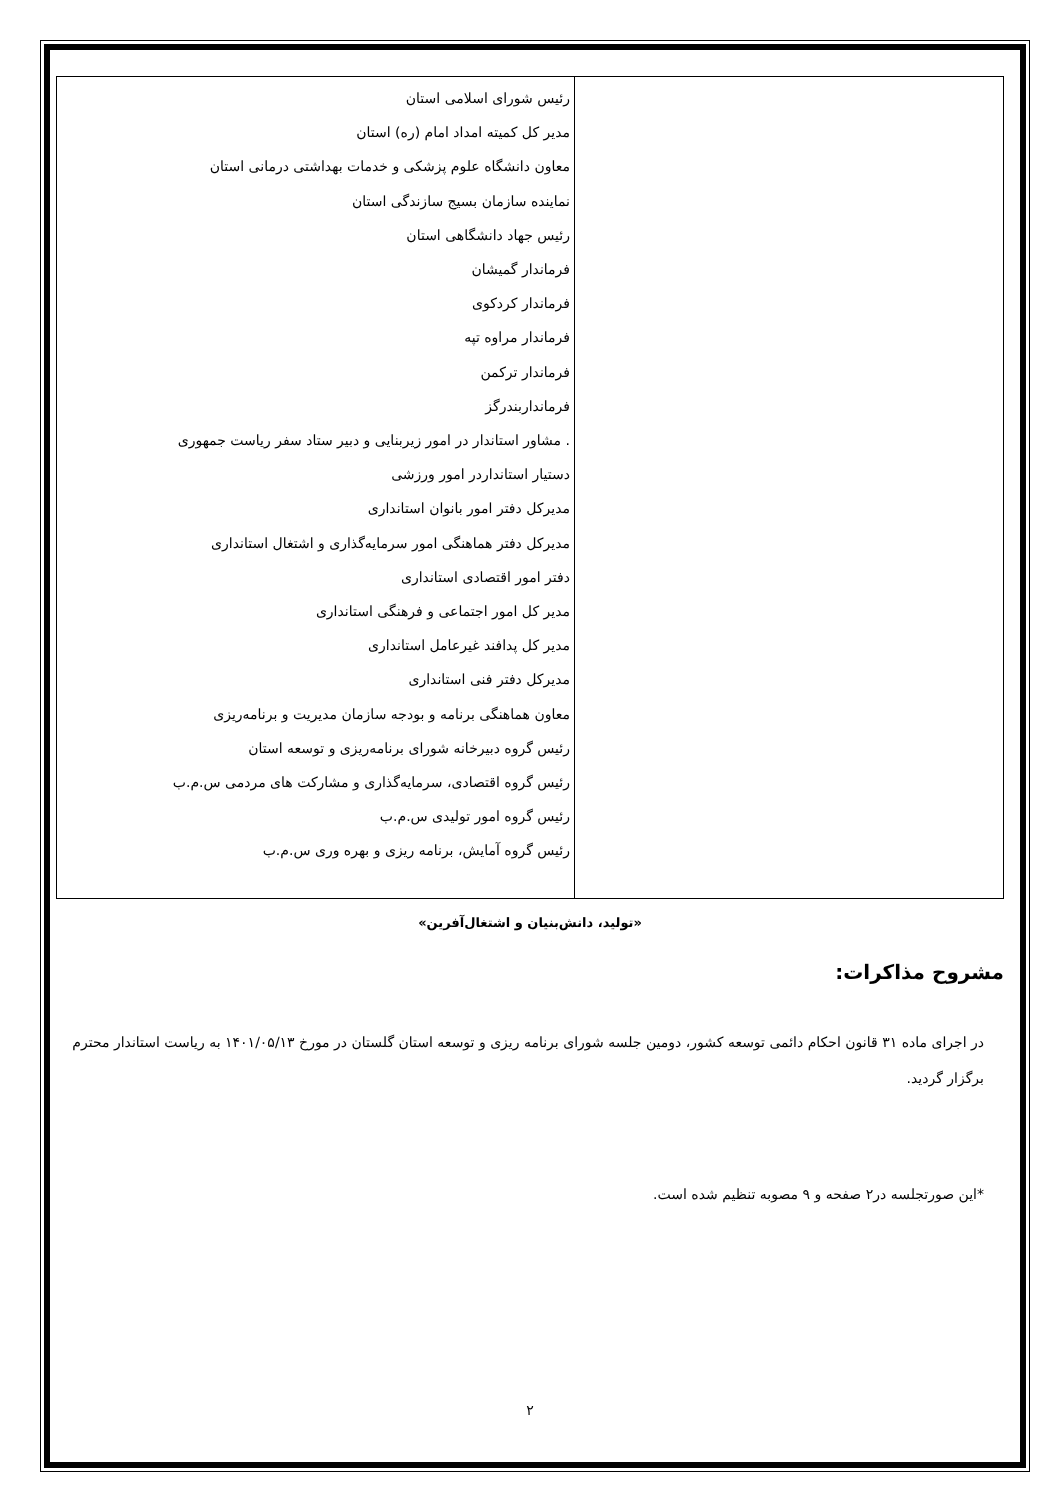| | رئیس شورای اسلامی استان مدیر کل کمیته امداد امام (ره) استان معاون دانشگاه علوم پزشکی و خدمات بهداشتی درمانی استان نماینده سازمان بسیج سازندگی استان رئیس جهاد دانشگاهی استان فرماندار گمیشان فرماندار کردکوی فرماندار مراوه تپه فرماندار ترکمن فرمانداربندرگز . مشاور استاندار در امور زیربنایی و دبیر ستاد سفر ریاست جمهوری دستیار استاندار‌در امور ورزشی مدیرکل دفتر امور بانوان استانداری مدیرکل دفتر هماهنگی امور سرمایه‌گذاری و اشتغال استانداری دفتر امور اقتصادی استانداری مدیر کل امور اجتماعی و فرهنگی استانداری مدیر کل پدافند غیرعامل استانداری مدیرکل دفتر فنی استانداری معاون هماهنگی برنامه و بودجه سازمان مدیریت و برنامه‌ریزی رئیس گروه دبیرخانه شورای برنامه‌ریزی و توسعه استان رئیس گروه اقتصادی، سرمایه‌گذاری و مشارکت های مردمی س.م.ب رئیس گروه امور تولیدی س.م.ب رئیس گروه آمایش، برنامه ریزی و بهره وری س.م.ب |
«تولید، دانش‌بنیان و اشتغال‌آفرین»
مشروح مذاکرات:
در اجرای ماده ۳۱ قانون احکام دائمی توسعه کشور، دومین جلسه شورای برنامه ریزی و توسعه استان گلستان در مورخ ۱۴۰۱/۰۵/۱۳ به ریاست استاندار محترم برگزار گردید.
*این صورتجلسه در۲ صفحه و ۹ مصوبه تنظیم شده است.
۲